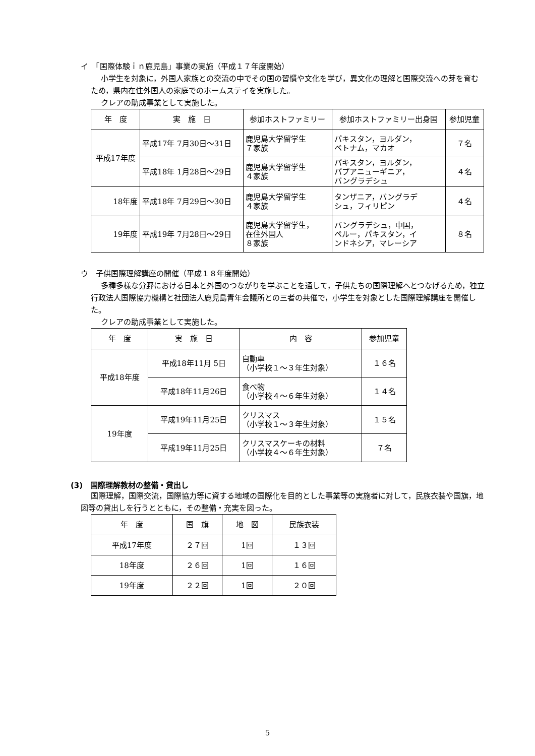イ　「国際体験ｉｎ鹿児島」事業の実施（平成１７年度開始）
小学生を対象に，外国人家族との交流の中でその国の習慣や文化を学び，異文化の理解と国際交流への芽を育むため，県内在住外国人の家庭でのホームステイを実施した。
クレアの助成事業として実施した。
| 年 度 | 実 施 日 | 参加ホストファミリー | 参加ホストファミリー出身国 | 参加児童 |
| --- | --- | --- | --- | --- |
| 平成17年度 | 平成17年 7月30日～31日 | 鹿児島大学留学生 ７家族 | パキスタン，ヨルダン， ベトナム，マカオ | ７名 |
| | 平成18年 1月28日～29日 | 鹿児島大学留学生 ４家族 | パキスタン，ヨルダン， パプアニューギニア， バングラデシュ | ４名 |
| 18年度 | 平成18年 7月29日～30日 | 鹿児島大学留学生 ４家族 | タンザニア，バングラデ シュ，フィリピン | ４名 |
| 19年度 | 平成19年 7月28日～29日 | 鹿児島大学留学生， 在住外国人 ８家族 | バングラデシュ，中国， ペルー，パキスタン，イ ンドネシア，マレーシア | ８名 |
ウ　子供国際理解講座の開催（平成１８年度開始）
多種多様な分野における日本と外国のつながりを学ぶことを通して，子供たちの国際理解へとつなげるため，独立行政法人国際協力機構と社団法人鹿児島青年会議所との三者の共催で，小学生を対象とした国際理解講座を開催した。
クレアの助成事業として実施した。
| 年 度 | 実 施 日 | 内 容 | 参加児童 |
| --- | --- | --- | --- |
| 平成18年度 | 平成18年11月 5日 | 自動車 （小学校１～３年生対象） | １６名 |
| | 平成18年11月26日 | 食べ物 （小学校４～６年生対象） | １４名 |
| 19年度 | 平成19年11月25日 | クリスマス （小学校１～３年生対象） | １５名 |
| | 平成19年11月25日 | クリスマスケーキの材料 （小学校４～６年生対象） | ７名 |
(3)　国際理解教材の整備・貸出し
国際理解，国際交流，国際協力等に資する地域の国際化を目的とした事業等の実施者に対して，民族衣装や国旗，地図等の貸出しを行うとともに，その整備・充実を図った。
| 年 度 | 国 旗 | 地 図 | 民族衣装 |
| --- | --- | --- | --- |
| 平成17年度 | ２７回 | 1回 | １３回 |
| 18年度 | ２６回 | 1回 | １６回 |
| 19年度 | ２２回 | 1回 | ２０回 |
5